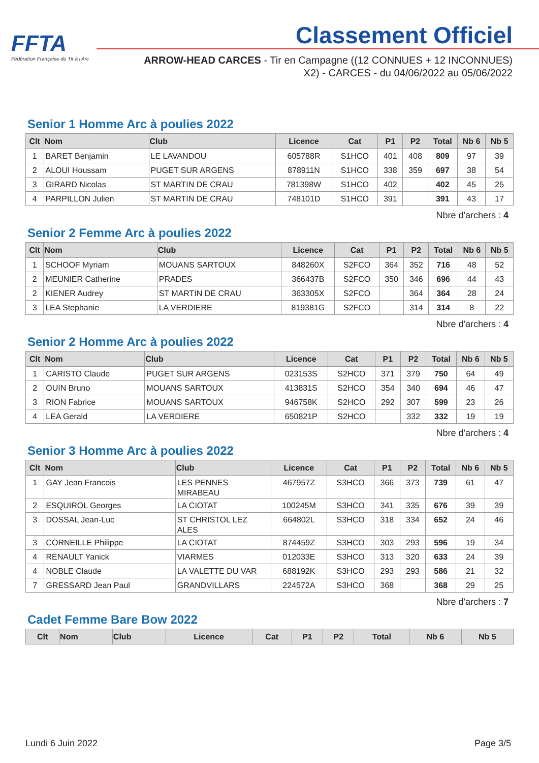FFTA
Fédération Française de Tir à l'Arc
Classement Officiel
ARROW-HEAD CARCES - Tir en Campagne ((12 CONNUES + 12 INCONNUES) X2) - CARCES - du 04/06/2022 au 05/06/2022
Senior 1 Homme Arc à poulies 2022
| Clt | Nom | Club | Licence | Cat | P1 | P2 | Total | Nb 6 | Nb 5 |
| --- | --- | --- | --- | --- | --- | --- | --- | --- | --- |
| 1 | BARET Benjamin | LE LAVANDOU | 605788R | S1HCO | 401 | 408 | 809 | 97 | 39 |
| 2 | ALOUI Houssam | PUGET SUR ARGENS | 878911N | S1HCO | 338 | 359 | 697 | 38 | 54 |
| 3 | GIRARD Nicolas | ST MARTIN DE CRAU | 781398W | S1HCO | 402 | | 402 | 45 | 25 |
| 4 | PARPILLON Julien | ST MARTIN DE CRAU | 748101D | S1HCO | 391 | | 391 | 43 | 17 |
Nbre d'archers : 4
Senior 2 Femme Arc à poulies 2022
| Clt | Nom | Club | Licence | Cat | P1 | P2 | Total | Nb 6 | Nb 5 |
| --- | --- | --- | --- | --- | --- | --- | --- | --- | --- |
| 1 | SCHOOF Myriam | MOUANS SARTOUX | 848260X | S2FCO | 364 | 352 | 716 | 48 | 52 |
| 2 | MEUNIER Catherine | PRADES | 366437B | S2FCO | 350 | 346 | 696 | 44 | 43 |
| 2 | KIENER Audrey | ST MARTIN DE CRAU | 363305X | S2FCO | | 364 | 364 | 28 | 24 |
| 3 | LEA Stephanie | LA VERDIERE | 819381G | S2FCO | | 314 | 314 | 8 | 22 |
Nbre d'archers : 4
Senior 2 Homme Arc à poulies 2022
| Clt | Nom | Club | Licence | Cat | P1 | P2 | Total | Nb 6 | Nb 5 |
| --- | --- | --- | --- | --- | --- | --- | --- | --- | --- |
| 1 | CARISTO Claude | PUGET SUR ARGENS | 023153S | S2HCO | 371 | 379 | 750 | 64 | 49 |
| 2 | OUIN Bruno | MOUANS SARTOUX | 413831S | S2HCO | 354 | 340 | 694 | 46 | 47 |
| 3 | RION Fabrice | MOUANS SARTOUX | 946758K | S2HCO | 292 | 307 | 599 | 23 | 26 |
| 4 | LEA Gerald | LA VERDIERE | 650821P | S2HCO | | 332 | 332 | 19 | 19 |
Nbre d'archers : 4
Senior 3 Homme Arc à poulies 2022
| Clt | Nom | Club | Licence | Cat | P1 | P2 | Total | Nb 6 | Nb 5 |
| --- | --- | --- | --- | --- | --- | --- | --- | --- | --- |
| 1 | GAY Jean Francois | LES PENNES MIRABEAU | 467957Z | S3HCO | 366 | 373 | 739 | 61 | 47 |
| 2 | ESQUIROL Georges | LA CIOTAT | 100245M | S3HCO | 341 | 335 | 676 | 39 | 39 |
| 3 | DOSSAL Jean-Luc | ST CHRISTOL LEZ ALES | 664802L | S3HCO | 318 | 334 | 652 | 24 | 46 |
| 3 | CORNEILLE Philippe | LA CIOTAT | 874459Z | S3HCO | 303 | 293 | 596 | 19 | 34 |
| 4 | RENAULT Yanick | VIARMES | 012033E | S3HCO | 313 | 320 | 633 | 24 | 39 |
| 4 | NOBLE Claude | LA VALETTE DU VAR | 688192K | S3HCO | 293 | 293 | 586 | 21 | 32 |
| 7 | GRESSARD Jean Paul | GRANDVILLARS | 224572A | S3HCO | 368 | | 368 | 29 | 25 |
Nbre d'archers : 7
Cadet Femme Bare Bow 2022
| Clt | Nom | Club | Licence | Cat | P1 | P2 | Total | Nb 6 | Nb 5 |
| --- | --- | --- | --- | --- | --- | --- | --- | --- | --- |
Lundi 6 Juin 2022 Page 3/5